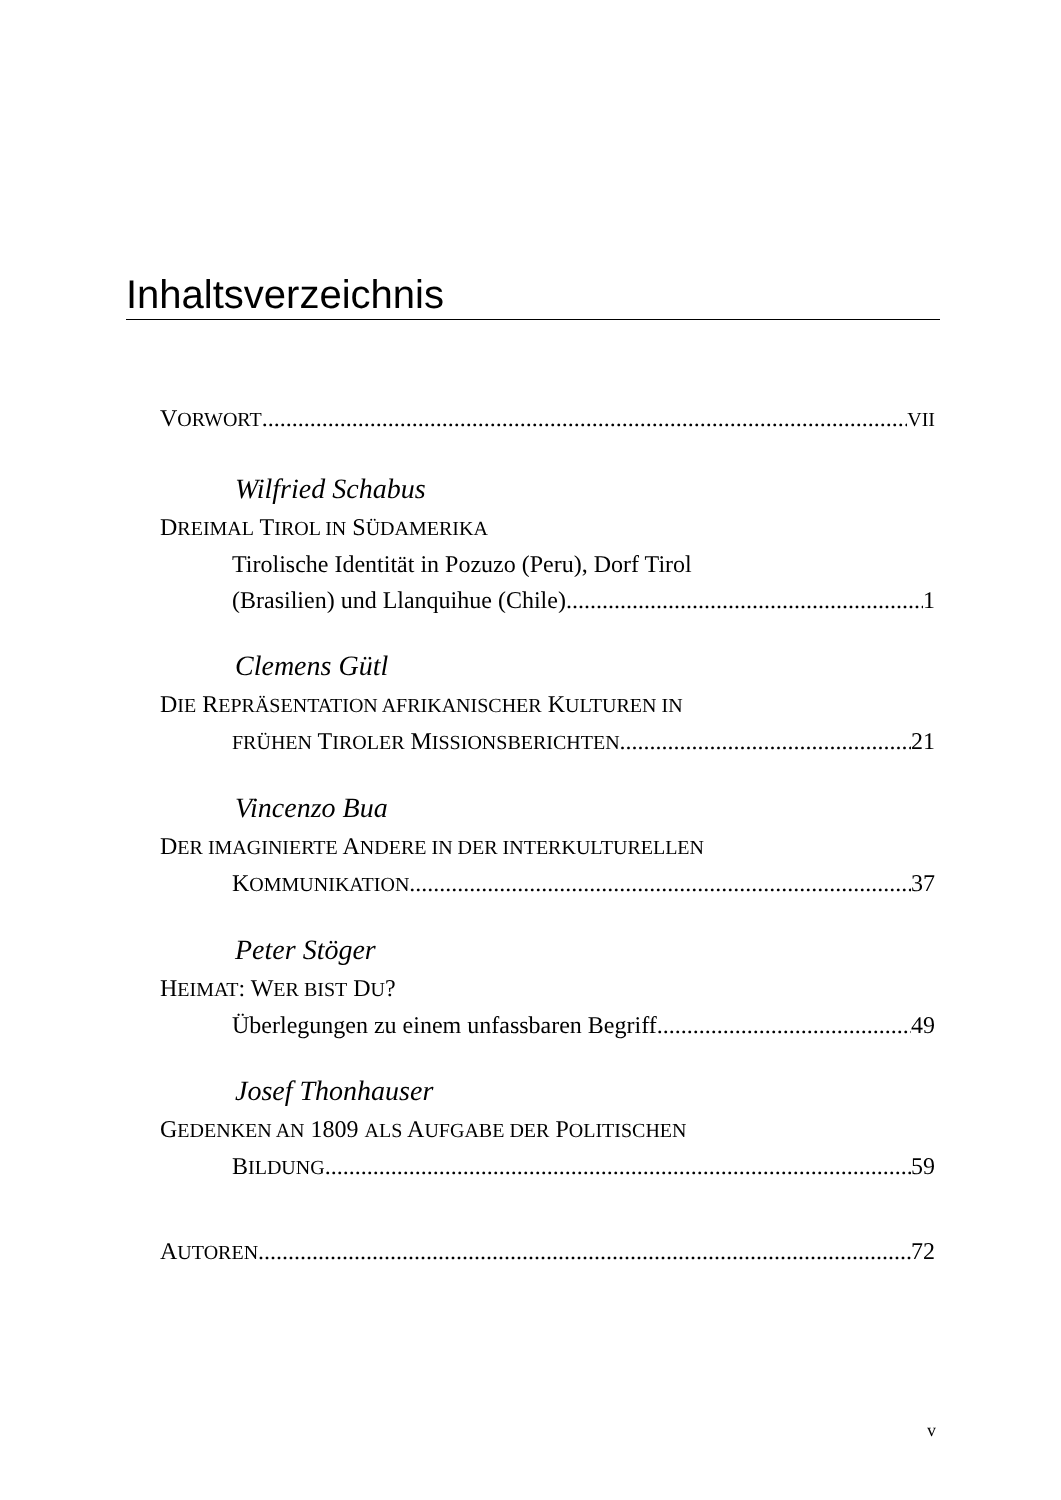Inhaltsverzeichnis
VORWORT VII
Wilfried Schabus
DREIMAL TIROL IN SÜDAMERIKA
Tirolische Identität in Pozuzo (Peru), Dorf Tirol
(Brasilien) und Llanquihue (Chile) 1
Clemens Gütl
DIE REPRÄSENTATION AFRIKANISCHER KULTUREN IN
FRÜHEN TIROLER MISSIONSBERICHTEN 21
Vincenzo Bua
DER IMAGINIERTE ANDERE IN DER INTERKULTURELLEN
KOMMUNIKATION 37
Peter Stöger
HEIMAT: WER BIST DU?
Überlegungen zu einem unfassbaren Begriff 49
Josef Thonhauser
GEDENKEN AN 1809 ALS AUFGABE DER POLITISCHEN
BILDUNG 59
AUTOREN 72
v